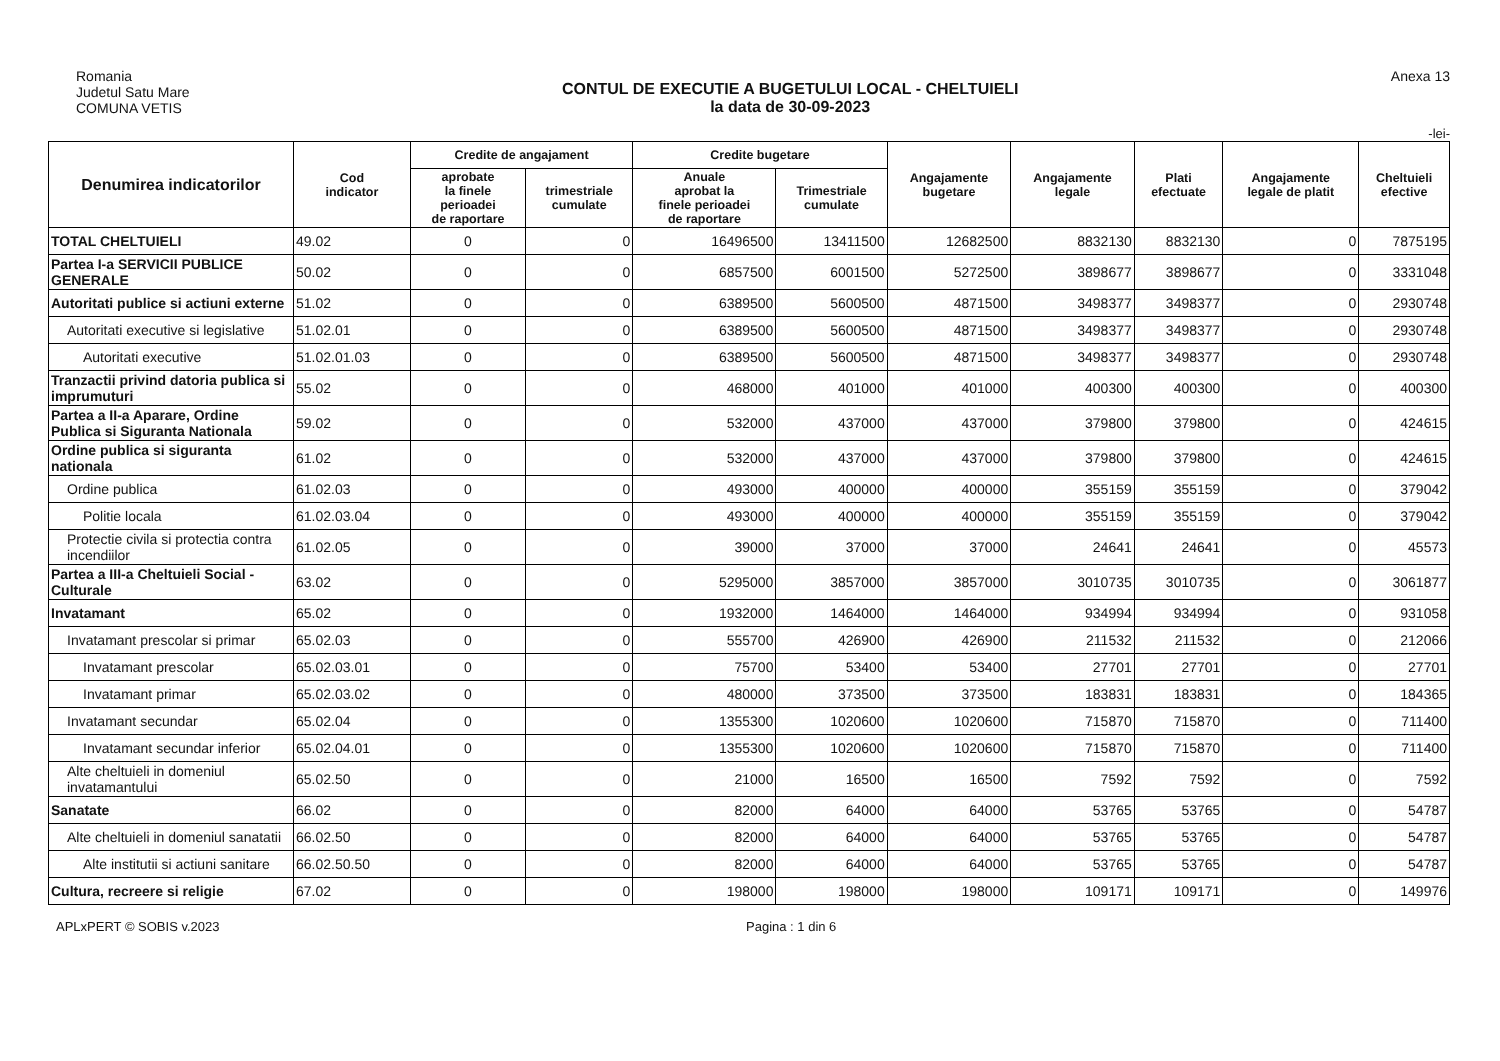Romania
Judetul Satu Mare
COMUNA VETIS
CONTUL DE EXECUTIE A BUGETULUI LOCAL - CHELTUIELI
la data de 30-09-2023
Anexa 13
-lei-
| Denumirea indicatorilor | Cod indicator | Credite de angajament | | Credite bugetare | | Angajamente bugetare | Angajamente legale | Plati efectuate | Angajamente legale de platit | Cheltuieli efective |
| --- | --- | --- | --- | --- | --- | --- | --- | --- | --- | --- |
| | | aprobate la finele perioadei de raportare | trimestriale cumulate | Anuale aprobat la finele perioadei de raportare | Trimestriale cumulate | | | | | |
| TOTAL CHELTUIELI | 49.02 | 0 | 0 | 16496500 | 13411500 | 12682500 | 8832130 | 8832130 | 0 | 7875195 |
| Partea I-a SERVICII PUBLICE GENERALE | 50.02 | 0 | 0 | 6857500 | 6001500 | 5272500 | 3898677 | 3898677 | 0 | 3331048 |
| Autoritati publice si actiuni externe | 51.02 | 0 | 0 | 6389500 | 5600500 | 4871500 | 3498377 | 3498377 | 0 | 2930748 |
| Autoritati executive si legislative | 51.02.01 | 0 | 0 | 6389500 | 5600500 | 4871500 | 3498377 | 3498377 | 0 | 2930748 |
| Autoritati executive | 51.02.01.03 | 0 | 0 | 6389500 | 5600500 | 4871500 | 3498377 | 3498377 | 0 | 2930748 |
| Tranzactii privind datoria publica si imprumuturi | 55.02 | 0 | 0 | 468000 | 401000 | 401000 | 400300 | 400300 | 0 | 400300 |
| Partea a II-a Aparare, Ordine Publica si Siguranta Nationala | 59.02 | 0 | 0 | 532000 | 437000 | 437000 | 379800 | 379800 | 0 | 424615 |
| Ordine publica si siguranta nationala | 61.02 | 0 | 0 | 532000 | 437000 | 437000 | 379800 | 379800 | 0 | 424615 |
| Ordine publica | 61.02.03 | 0 | 0 | 493000 | 400000 | 400000 | 355159 | 355159 | 0 | 379042 |
| Politie locala | 61.02.03.04 | 0 | 0 | 493000 | 400000 | 400000 | 355159 | 355159 | 0 | 379042 |
| Protectie civila si protectia contra incendiilor | 61.02.05 | 0 | 0 | 39000 | 37000 | 37000 | 24641 | 24641 | 0 | 45573 |
| Partea a III-a Cheltuieli Social - Culturale | 63.02 | 0 | 0 | 5295000 | 3857000 | 3857000 | 3010735 | 3010735 | 0 | 3061877 |
| Invatamant | 65.02 | 0 | 0 | 1932000 | 1464000 | 1464000 | 934994 | 934994 | 0 | 931058 |
| Invatamant prescolar si primar | 65.02.03 | 0 | 0 | 555700 | 426900 | 426900 | 211532 | 211532 | 0 | 212066 |
| Invatamant prescolar | 65.02.03.01 | 0 | 0 | 75700 | 53400 | 53400 | 27701 | 27701 | 0 | 27701 |
| Invatamant primar | 65.02.03.02 | 0 | 0 | 480000 | 373500 | 373500 | 183831 | 183831 | 0 | 184365 |
| Invatamant secundar | 65.02.04 | 0 | 0 | 1355300 | 1020600 | 1020600 | 715870 | 715870 | 0 | 711400 |
| Invatamant secundar inferior | 65.02.04.01 | 0 | 0 | 1355300 | 1020600 | 1020600 | 715870 | 715870 | 0 | 711400 |
| Alte cheltuieli in domeniul invatamantului | 65.02.50 | 0 | 0 | 21000 | 16500 | 16500 | 7592 | 7592 | 0 | 7592 |
| Sanatate | 66.02 | 0 | 0 | 82000 | 64000 | 64000 | 53765 | 53765 | 0 | 54787 |
| Alte cheltuieli in domeniul sanatatii | 66.02.50 | 0 | 0 | 82000 | 64000 | 64000 | 53765 | 53765 | 0 | 54787 |
| Alte institutii si actiuni sanitare | 66.02.50.50 | 0 | 0 | 82000 | 64000 | 64000 | 53765 | 53765 | 0 | 54787 |
| Cultura, recreere si religie | 67.02 | 0 | 0 | 198000 | 198000 | 198000 | 109171 | 109171 | 0 | 149976 |
APLxPERT © SOBIS v.2023 Pagina : 1 din 6